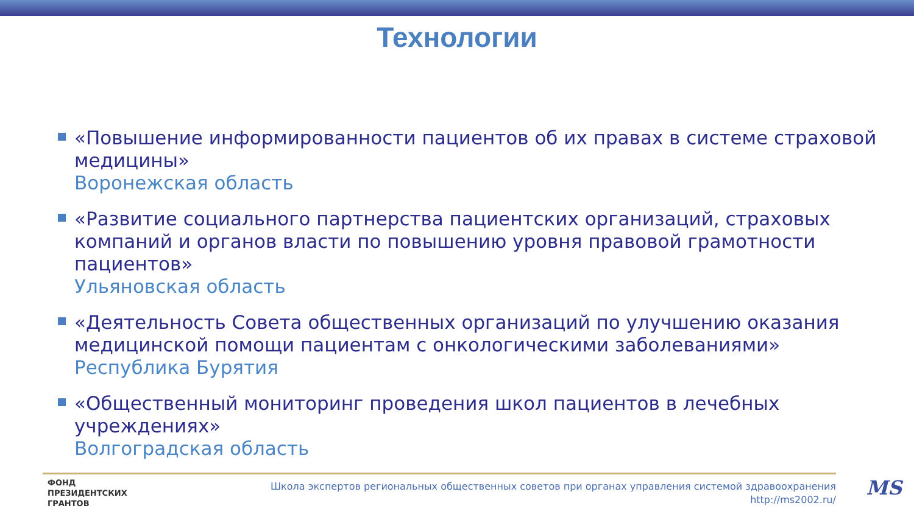Технологии
«Повышение информированности пациентов об их правах в системе страховой медицины»
Воронежская область
«Развитие социального партнерства пациентских организаций, страховых компаний и органов власти по повышению уровня правовой грамотности пациентов»
Ульяновская область
«Деятельность Совета общественных организаций по улучшению оказания медицинской помощи пациентам с онкологическими заболеваниями»
Республика Бурятия
«Общественный мониторинг проведения школ пациентов в лечебных учреждениях»
Волгоградская область
ФОНД
ПРЕЗИДЕНТСКИХ
ГРАНТОВ
Школа экспертов региональных общественных советов при органах управления системой здравоохранения
http://ms2002.ru/
MS